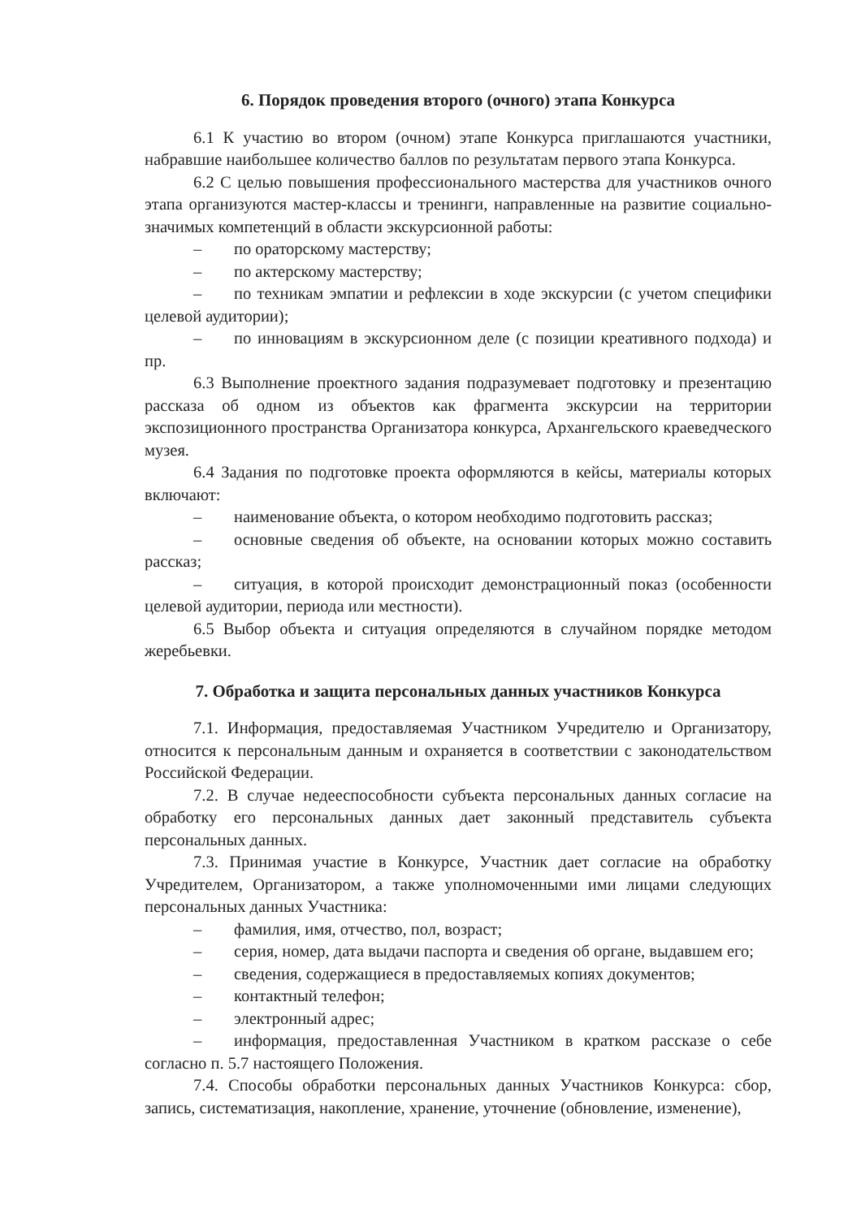6. Порядок проведения второго (очного) этапа Конкурса
6.1 К участию во втором (очном) этапе Конкурса приглашаются участники, набравшие наибольшее количество баллов по результатам первого этапа Конкурса.
6.2 С целью повышения профессионального мастерства для участников очного этапа организуются мастер-классы и тренинги, направленные на развитие социально-значимых компетенций в области экскурсионной работы:
– по ораторскому мастерству;
– по актерскому мастерству;
– по техникам эмпатии и рефлексии в ходе экскурсии (с учетом специфики целевой аудитории);
– по инновациям в экскурсионном деле (с позиции креативного подхода) и пр.
6.3 Выполнение проектного задания подразумевает подготовку и презентацию рассказа об одном из объектов как фрагмента экскурсии на территории экспозиционного пространства Организатора конкурса, Архангельского краеведческого музея.
6.4 Задания по подготовке проекта оформляются в кейсы, материалы которых включают:
– наименование объекта, о котором необходимо подготовить рассказ;
– основные сведения об объекте, на основании которых можно составить рассказ;
– ситуация, в которой происходит демонстрационный показ (особенности целевой аудитории, периода или местности).
6.5 Выбор объекта и ситуация определяются в случайном порядке методом жеребьевки.
7. Обработка и защита персональных данных участников Конкурса
7.1. Информация, предоставляемая Участником Учредителю и Организатору, относится к персональным данным и охраняется в соответствии с законодательством Российской Федерации.
7.2. В случае недееспособности субъекта персональных данных согласие на обработку его персональных данных дает законный представитель субъекта персональных данных.
7.3. Принимая участие в Конкурсе, Участник дает согласие на обработку Учредителем, Организатором, а также уполномоченными ими лицами следующих персональных данных Участника:
– фамилия, имя, отчество, пол, возраст;
– серия, номер, дата выдачи паспорта и сведения об органе, выдавшем его;
– сведения, содержащиеся в предоставляемых копиях документов;
– контактный телефон;
– электронный адрес;
– информация, предоставленная Участником в кратком рассказе о себе согласно п. 5.7 настоящего Положения.
7.4. Способы обработки персональных данных Участников Конкурса: сбор, запись, систематизация, накопление, хранение, уточнение (обновление, изменение),